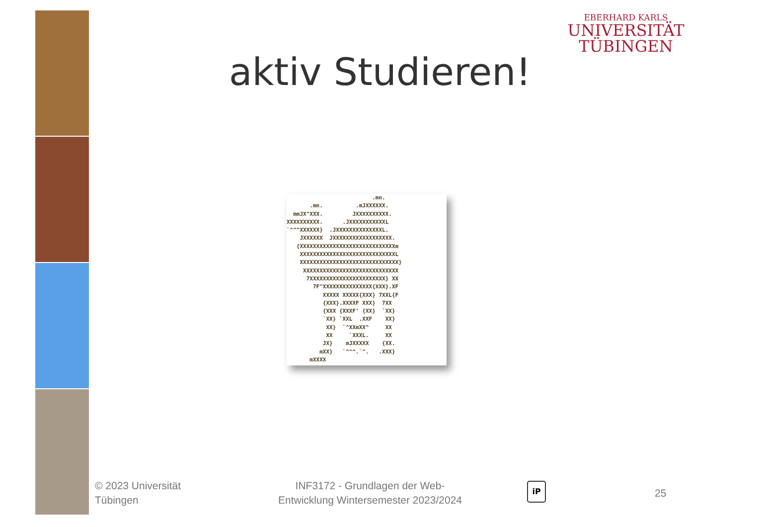EBERHARD KARLS
UNIVERSITÄT
TÜBINGEN
aktiv Studieren!
.mn. .mn. .mJXXXXXX. mmJX^XXX. JXXXXXXXXXX. XXXXXXXXXX. .JXXXXXXXXXXXL `^^^XXXXXX} .JXXXXXXXXXXXXXXL. JXXXXXX JXXXXXXXXXXXXXXXXXX. {XXXXXXXXXXXXXXXXXXXXXXXXXXXXXm XXXXXXXXXXXXXXXXXXXXXXXXXXXXXL XXXXXXXXXXXXXXXXXXXXXXXXXXXXXX} XXXXXXXXXXXXXXXXXXXXXXXXXXXXX 7XXXXXXXXXXXXXXXXXXXXXXX} XX 7F^XXXXXXXXXXXXXXX{XXX}.XF XXXXX XXXXX{XXX} 7XXL{F {XXX}.XXXXF XXX} 7XX {XXX {XXXF' {XX} `XX} `XX} `XXL .XXF XX} XX} `^XXmXX^ XX XX `XXXL. XX JX} mJXXXXX {XX. mXX} `^^^.`^. .XXX} mXXXX
© 2023 Universität
Tübingen
INF3172 - Grundlagen der Web-Entwicklung Wintersemester 2023/2024
iP
25